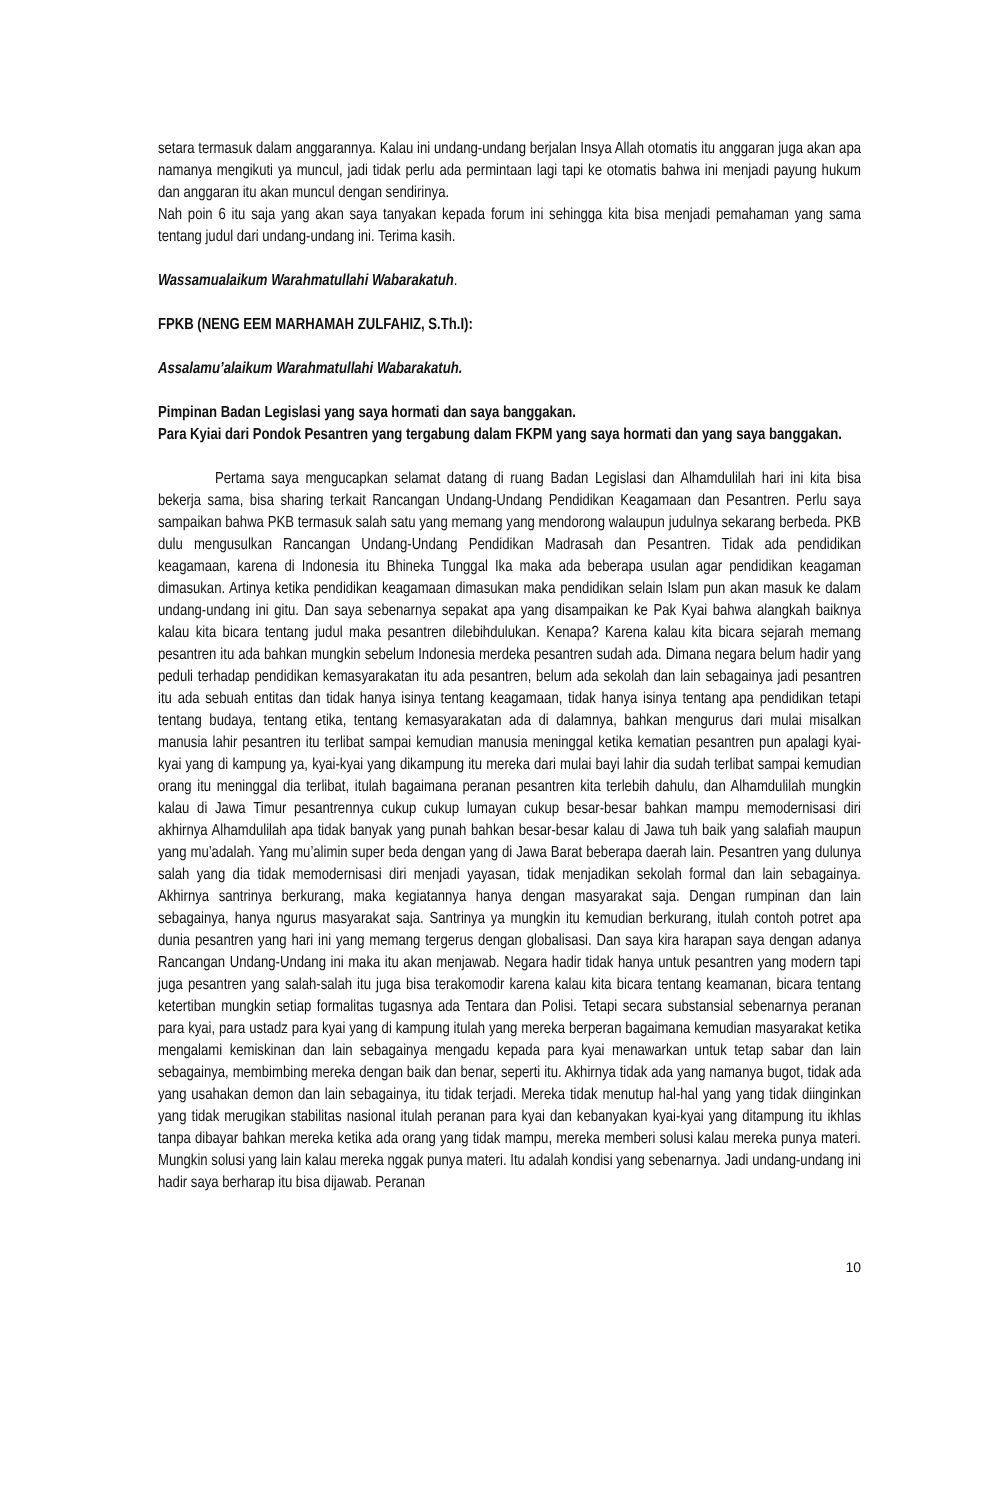setara termasuk dalam anggarannya. Kalau ini undang-undang berjalan Insya Allah otomatis itu anggaran juga akan apa namanya mengikuti ya muncul, jadi tidak perlu ada permintaan lagi tapi ke otomatis bahwa ini menjadi payung hukum dan anggaran itu akan muncul dengan sendirinya.
Nah poin 6 itu saja yang akan saya tanyakan kepada forum ini sehingga kita bisa menjadi pemahaman yang sama tentang judul dari undang-undang ini. Terima kasih.
Wassamualaikum Warahmatullahi Wabarakatuh.
FPKB (NENG EEM MARHAMAH ZULFAHIZ, S.Th.I):
Assalamu’alaikum Warahmatullahi Wabarakatuh.
Pimpinan Badan Legislasi yang saya hormati dan saya banggakan.
Para Kyiai dari Pondok Pesantren yang tergabung dalam FKPM yang saya hormati dan yang saya banggakan.
Pertama saya mengucapkan selamat datang di ruang Badan Legislasi dan Alhamdulilah hari ini kita bisa bekerja sama, bisa sharing terkait Rancangan Undang-Undang Pendidikan Keagamaan dan Pesantren. Perlu saya sampaikan bahwa PKB termasuk salah satu yang memang yang mendorong walaupun judulnya sekarang berbeda. PKB dulu mengusulkan Rancangan Undang-Undang Pendidikan Madrasah dan Pesantren. Tidak ada pendidikan keagamaan, karena di Indonesia itu Bhineka Tunggal Ika maka ada beberapa usulan agar pendidikan keagaman dimasukan. Artinya ketika pendidikan keagamaan dimasukan maka pendidikan selain Islam pun akan masuk ke dalam undang-undang ini gitu. Dan saya sebenarnya sepakat apa yang disampaikan ke Pak Kyai bahwa alangkah baiknya kalau kita bicara tentang judul maka pesantren dilebihdulukan. Kenapa? Karena kalau kita bicara sejarah memang pesantren itu ada bahkan mungkin sebelum Indonesia merdeka pesantren sudah ada. Dimana negara belum hadir yang peduli terhadap pendidikan kemasyarakatan itu ada pesantren, belum ada sekolah dan lain sebagainya jadi pesantren itu ada sebuah entitas dan tidak hanya isinya tentang keagamaan, tidak hanya isinya tentang apa pendidikan tetapi tentang budaya, tentang etika, tentang kemasyarakatan ada di dalamnya, bahkan mengurus dari mulai misalkan manusia lahir pesantren itu terlibat sampai kemudian manusia meninggal ketika kematian pesantren pun apalagi kyai-kyai yang di kampung ya, kyai-kyai yang dikampung itu mereka dari mulai bayi lahir dia sudah terlibat sampai kemudian orang itu meninggal dia terlibat, itulah bagaimana peranan pesantren kita terlebih dahulu, dan Alhamdulilah mungkin kalau di Jawa Timur pesantrennya cukup cukup lumayan cukup besar-besar bahkan mampu memodernisasi diri akhirnya Alhamdulilah apa tidak banyak yang punah bahkan besar-besar kalau di Jawa tuh baik yang salafiah maupun yang mu’adalah. Yang mu’alimin super beda dengan yang di Jawa Barat beberapa daerah lain. Pesantren yang dulunya salah yang dia tidak memodernisasi diri menjadi yayasan, tidak menjadikan sekolah formal dan lain sebagainya. Akhirnya santrinya berkurang, maka kegiatannya hanya dengan masyarakat saja. Dengan rumpinan dan lain sebagainya, hanya ngurus masyarakat saja. Santrinya ya mungkin itu kemudian berkurang, itulah contoh potret apa dunia pesantren yang hari ini yang memang tergerus dengan globalisasi. Dan saya kira harapan saya dengan adanya Rancangan Undang-Undang ini maka itu akan menjawab. Negara hadir tidak hanya untuk pesantren yang modern tapi juga pesantren yang salah-salah itu juga bisa terakomodir karena kalau kita bicara tentang keamanan, bicara tentang ketertiban mungkin setiap formalitas tugasnya ada Tentara dan Polisi. Tetapi secara substansial sebenarnya peranan para kyai, para ustadz para kyai yang di kampung itulah yang mereka berperan bagaimana kemudian masyarakat ketika mengalami kemiskinan dan lain sebagainya mengadu kepada para kyai menawarkan untuk tetap sabar dan lain sebagainya, membimbing mereka dengan baik dan benar, seperti itu. Akhirnya tidak ada yang namanya bugot, tidak ada yang usahakan demon dan lain sebagainya, itu tidak terjadi. Mereka tidak menutup hal-hal yang yang tidak diinginkan yang tidak merugikan stabilitas nasional itulah peranan para kyai dan kebanyakan kyai-kyai yang ditampung itu ikhlas tanpa dibayar bahkan mereka ketika ada orang yang tidak mampu, mereka memberi solusi kalau mereka punya materi. Mungkin solusi yang lain kalau mereka nggak punya materi. Itu adalah kondisi yang sebenarnya. Jadi undang-undang ini hadir saya berharap itu bisa dijawab. Peranan
10